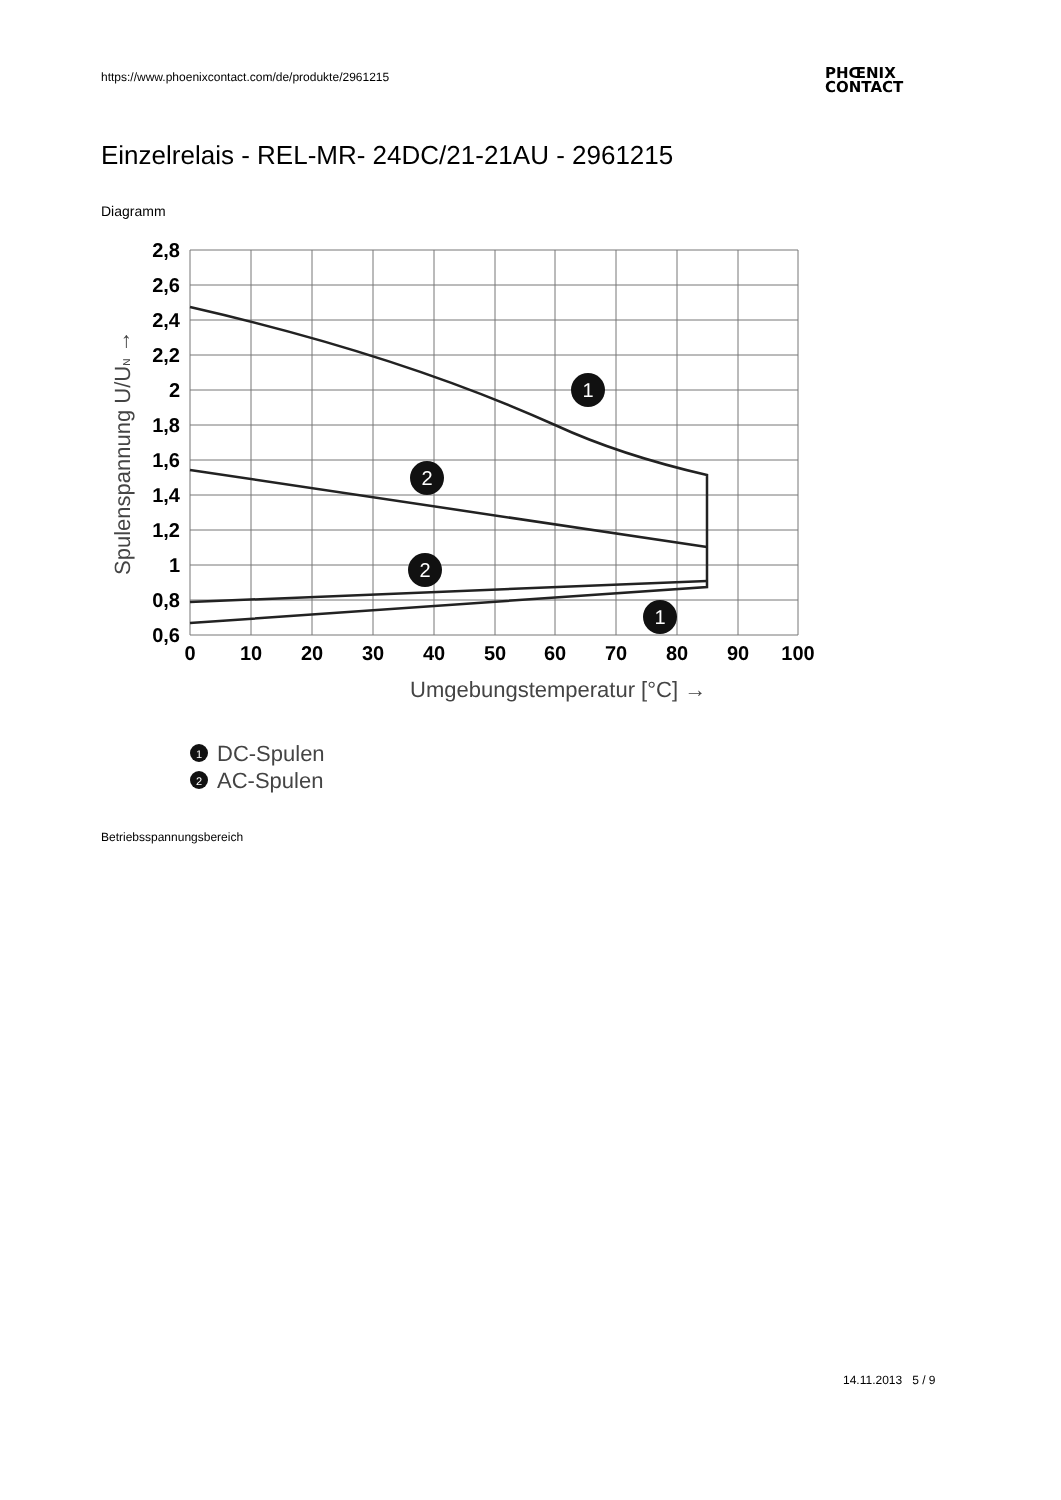https://www.phoenixcontact.com/de/produkte/2961215
PHŒNIX
CONTACT
Einzelrelais - REL-MR- 24DC/21-21AU - 2961215
Diagramm
2,8
2,6
2,4
2,2
2
1,8
1,6
1,4
1,2
1
0,8
0,6
0
10
20
30
40
50
60
70
80
90
100
Umgebungstemperatur [°C] →
Spulenspannung U/UN →
1
2
2
1
1
DC-Spulen
2
AC-Spulen
Betriebsspannungsbereich
14.11.2013 5 / 9